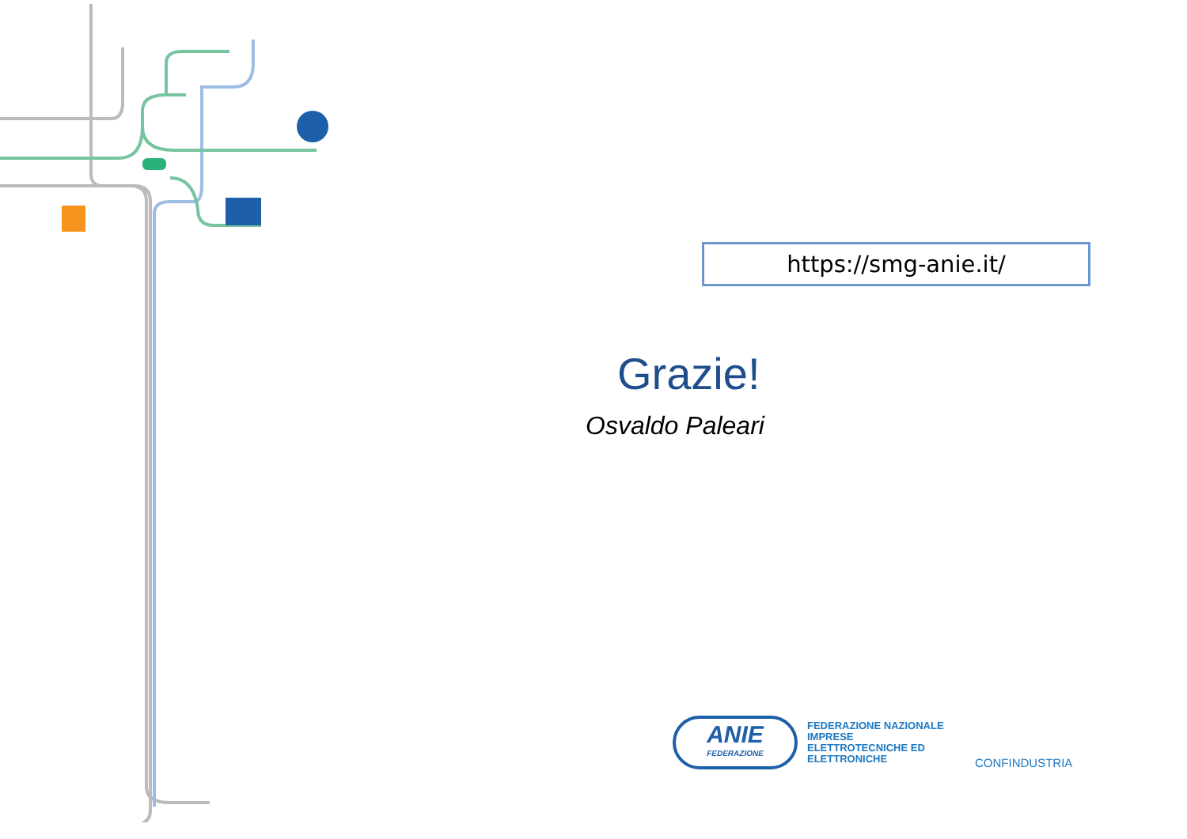https://smg-anie.it/
Grazie!
Osvaldo Paleari
ANIE
FEDERAZIONE
FEDERAZIONE NAZIONALE IMPRESE ELETTROTECNICHE ED ELETTRONICHE
CONFINDUSTRIA